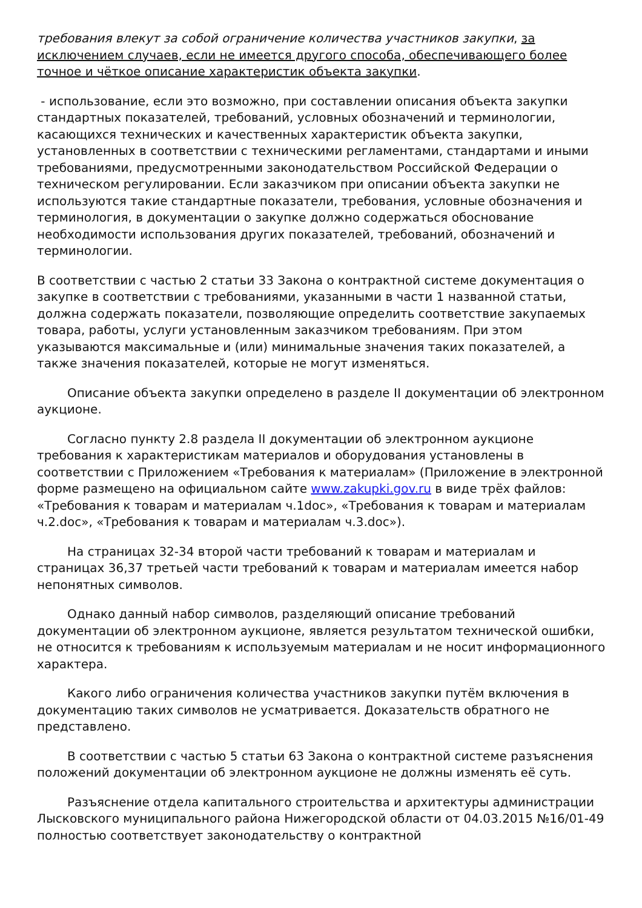требования влекут за собой ограничение количества участников закупки, за исключением случаев, если не имеется другого способа, обеспечивающего более точное и чёткое описание характеристик объекта закупки.
- использование, если это возможно, при составлении описания объекта закупки стандартных показателей, требований, условных обозначений и терминологии, касающихся технических и качественных характеристик объекта закупки, установленных в соответствии с техническими регламентами, стандартами и иными требованиями, предусмотренными законодательством Российской Федерации о техническом регулировании. Если заказчиком при описании объекта закупки не используются такие стандартные показатели, требования, условные обозначения и терминология, в документации о закупке должно содержаться обоснование необходимости использования других показателей, требований, обозначений и терминологии.
В соответствии с частью 2 статьи 33 Закона о контрактной системе документация о закупке в соответствии с требованиями, указанными в части 1 названной статьи, должна содержать показатели, позволяющие определить соответствие закупаемых товара, работы, услуги установленным заказчиком требованиям. При этом указываются максимальные и (или) минимальные значения таких показателей, а также значения показателей, которые не могут изменяться.
Описание объекта закупки определено в разделе II документации об электронном аукционе.
Согласно пункту 2.8 раздела II документации об электронном аукционе требования к характеристикам материалов и оборудования установлены в соответствии с Приложением «Требования к материалам» (Приложение в электронной форме размещено на официальном сайте www.zakupki.gov.ru в виде трёх файлов: «Требования к товарам и материалам ч.1doc», «Требования к товарам и материалам ч.2.doc», «Требования к товарам и материалам ч.3.doc»).
На страницах 32-34 второй части требований к товарам и материалам и страницах 36,37 третьей части требований к товарам и материалам имеется набор непонятных символов.
Однако данный набор символов, разделяющий описание требований документации об электронном аукционе, является результатом технической ошибки, не относится к требованиям к используемым материалам и не носит информационного характера.
Какого либо ограничения количества участников закупки путём включения в документацию таких символов не усматривается. Доказательств обратного не представлено.
В соответствии с частью 5 статьи 63 Закона о контрактной системе разъяснения положений документации об электронном аукционе не должны изменять её суть.
Разъяснение отдела капитального строительства и архитектуры администрации Лысковского муниципального района Нижегородской области от 04.03.2015 №16/01-49 полностью соответствует законодательству о контрактной